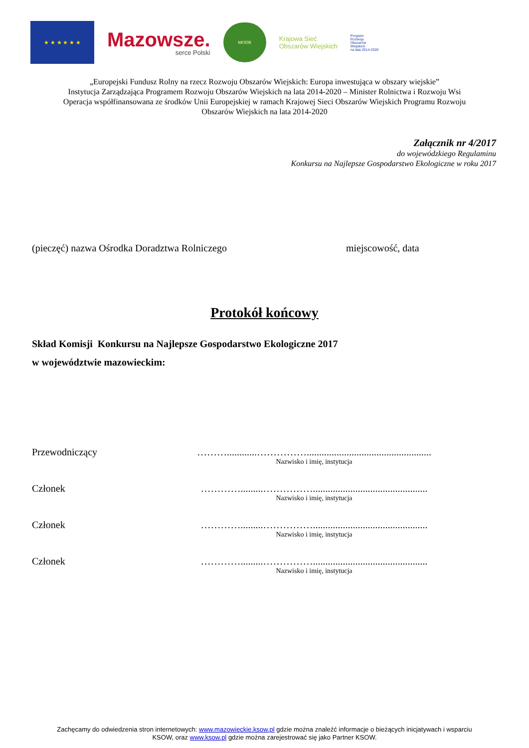★ ★ ★ ★ ★ ★
Mazowsze.
serce Polski
MODR
Krajowa Sieć
Obszarów Wiejskich
Program
Rozwoju
Obszarów
Wiejskich
na lata 2014-2020
„Europejski Fundusz Rolny na rzecz Rozwoju Obszarów Wiejskich: Europa inwestująca w obszary wiejskie”
Instytucja Zarządzająca Programem Rozwoju Obszarów Wiejskich na lata 2014-2020 – Minister Rolnictwa i Rozwoju Wsi
Operacja współfinansowana ze środków Unii Europejskiej w ramach Krajowej Sieci Obszarów Wiejskich Programu Rozwoju
Obszarów Wiejskich na lata 2014-2020
Załącznik nr 4/2017
do wojewódzkiego Regulaminu
Konkursu na Najlepsze Gospodarstwo Ekologiczne w roku 2017
(pieczęć) nazwa Ośrodka Doradztwa Rolniczego miejscowość, data
Protokół końcowy
Skład Komisji Konkursu na Najlepsze Gospodarstwo Ekologiczne 2017
w województwie mazowieckim:
Przewodniczący ………............……………..................................................
Nazwisko i imię, instytucja
Członek ………….........……………..............................................
Nazwisko i imię, instytucja
Członek ………….........……………..............................................
Nazwisko i imię, instytucja
Członek ………….........……………..............................................
Nazwisko i imię, instytucja
Zachęcamy do odwiedzenia stron internetowych: www.mazowieckie.ksow.pl gdzie można znaleźć informacje o bieżących inicjatywach i wsparciu
KSOW, oraz www.ksow.pl gdzie można zarejestrować się jako Partner KSOW.